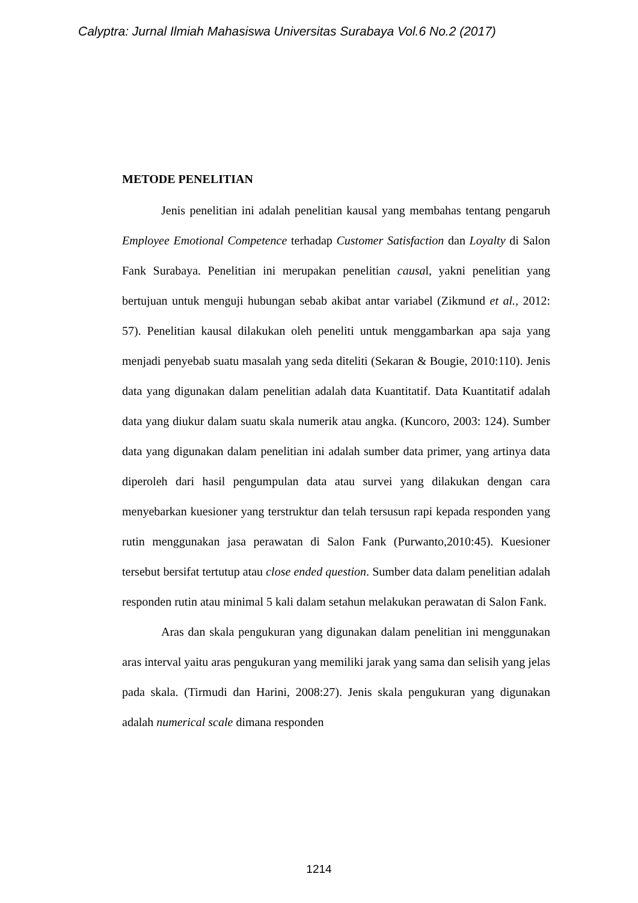Calyptra: Jurnal Ilmiah Mahasiswa Universitas Surabaya Vol.6 No.2 (2017)
METODE PENELITIAN
Jenis penelitian ini adalah penelitian kausal yang membahas tentang pengaruh Employee Emotional Competence terhadap Customer Satisfaction dan Loyalty di Salon Fank Surabaya. Penelitian ini merupakan penelitian causal, yakni penelitian yang bertujuan untuk menguji hubungan sebab akibat antar variabel (Zikmund et al., 2012: 57). Penelitian kausal dilakukan oleh peneliti untuk menggambarkan apa saja yang menjadi penyebab suatu masalah yang seda diteliti (Sekaran & Bougie, 2010:110). Jenis data yang digunakan dalam penelitian adalah data Kuantitatif. Data Kuantitatif adalah data yang diukur dalam suatu skala numerik atau angka. (Kuncoro, 2003: 124). Sumber data yang digunakan dalam penelitian ini adalah sumber data primer, yang artinya data diperoleh dari hasil pengumpulan data atau survei yang dilakukan dengan cara menyebarkan kuesioner yang terstruktur dan telah tersusun rapi kepada responden yang rutin menggunakan jasa perawatan di Salon Fank (Purwanto,2010:45). Kuesioner tersebut bersifat tertutup atau close ended question. Sumber data dalam penelitian adalah responden rutin atau minimal 5 kali dalam setahun melakukan perawatan di Salon Fank.
Aras dan skala pengukuran yang digunakan dalam penelitian ini menggunakan aras interval yaitu aras pengukuran yang memiliki jarak yang sama dan selisih yang jelas pada skala. (Tirmudi dan Harini, 2008:27). Jenis skala pengukuran yang digunakan adalah numerical scale dimana responden
1214